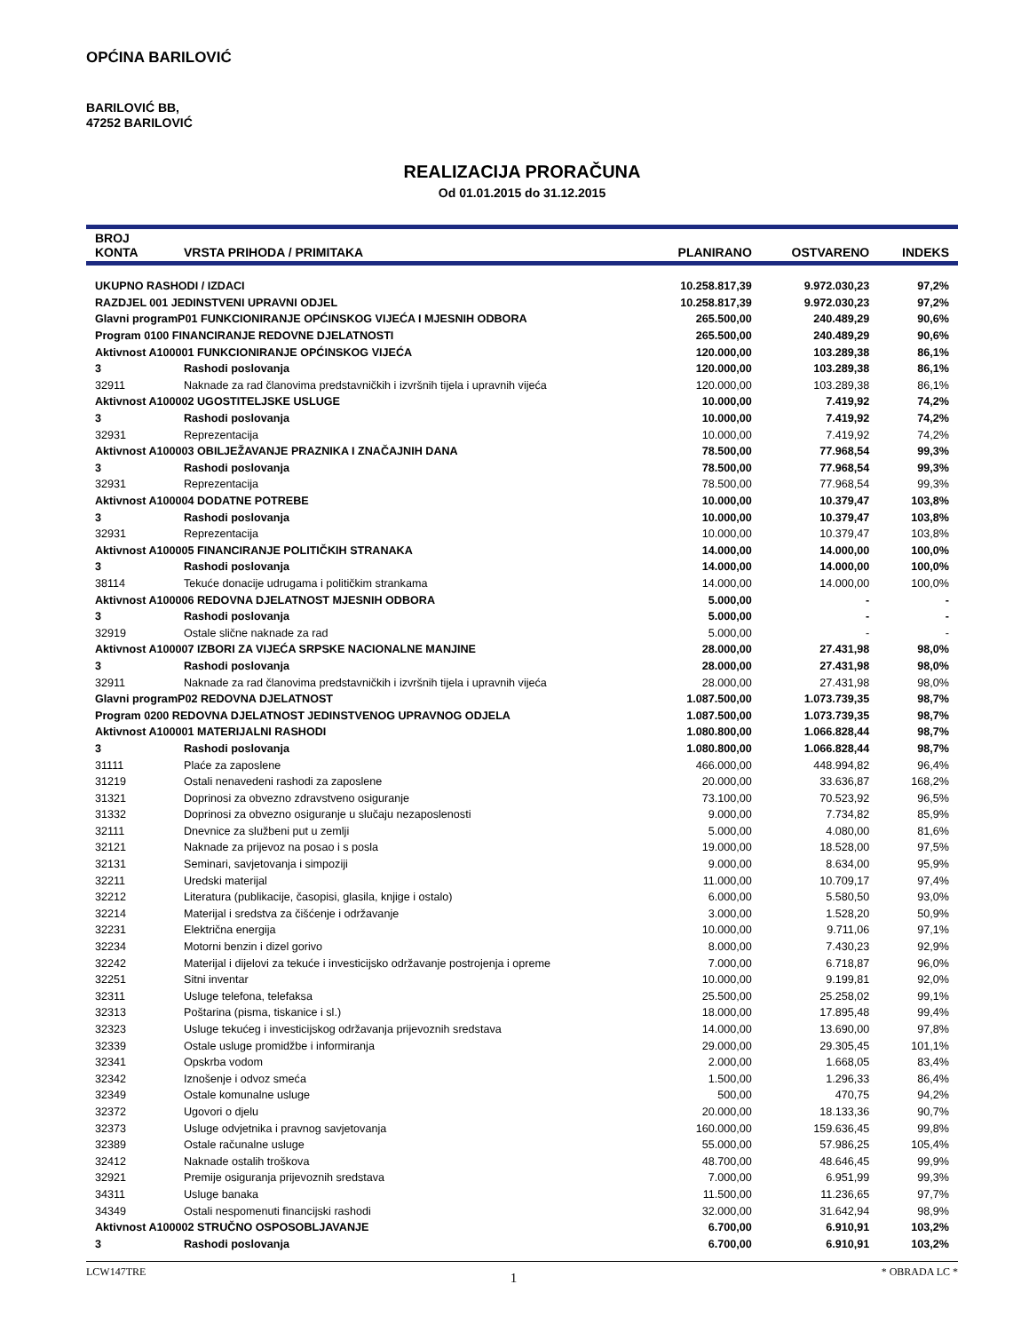OPĆINA BARILOVIĆ
BARILOVIĆ BB,
47252 BARILOVIĆ
REALIZACIJA PRORAČUNA
Od 01.01.2015 do 31.12.2015
| BROJ KONTA | VRSTA PRIHODA / PRIMITAKA | PLANIRANO | OSTVARENO | INDEKS |
| --- | --- | --- | --- | --- |
| UKUPNO RASHODI / IZDACI | | 10.258.817,39 | 9.972.030,23 | 97,2% |
| RAZDJEL 001 JEDINSTVENI UPRAVNI ODJEL | | 10.258.817,39 | 9.972.030,23 | 97,2% |
| Glavni programP01 FUNKCIONIRANJE OPĆINSKOG VIJEĆA I MJESNIH ODBORA | | 265.500,00 | 240.489,29 | 90,6% |
| Program 0100 FINANCIRANJE REDOVNE DJELATNOSTI | | 265.500,00 | 240.489,29 | 90,6% |
| Aktivnost A100001 FUNKCIONIRANJE OPĆINSKOG VIJEĆA | | 120.000,00 | 103.289,38 | 86,1% |
| 3 | Rashodi poslovanja | 120.000,00 | 103.289,38 | 86,1% |
| 32911 | Naknade za rad članovima predstavničkih i izvršnih tijela i upravnih vijeća | 120.000,00 | 103.289,38 | 86,1% |
| Aktivnost A100002 UGOSTITELJSKE USLUGE | | 10.000,00 | 7.419,92 | 74,2% |
| 3 | Rashodi poslovanja | 10.000,00 | 7.419,92 | 74,2% |
| 32931 | Reprezentacija | 10.000,00 | 7.419,92 | 74,2% |
| Aktivnost A100003 OBILJEŽAVANJE PRAZNIKA I ZNAČAJNIH DANA | | 78.500,00 | 77.968,54 | 99,3% |
| 3 | Rashodi poslovanja | 78.500,00 | 77.968,54 | 99,3% |
| 32931 | Reprezentacija | 78.500,00 | 77.968,54 | 99,3% |
| Aktivnost A100004 DODATNE POTREBE | | 10.000,00 | 10.379,47 | 103,8% |
| 3 | Rashodi poslovanja | 10.000,00 | 10.379,47 | 103,8% |
| 32931 | Reprezentacija | 10.000,00 | 10.379,47 | 103,8% |
| Aktivnost A100005 FINANCIRANJE POLITIČKIH STRANAKA | | 14.000,00 | 14.000,00 | 100,0% |
| 3 | Rashodi poslovanja | 14.000,00 | 14.000,00 | 100,0% |
| 38114 | Tekuće donacije udrugama i političkim strankama | 14.000,00 | 14.000,00 | 100,0% |
| Aktivnost A100006 REDOVNA DJELATNOST MJESNIH ODBORA | | 5.000,00 | - | - |
| 3 | Rashodi poslovanja | 5.000,00 | - | - |
| 32919 | Ostale slične naknade za rad | 5.000,00 | - | - |
| Aktivnost A100007 IZBORI ZA VIJEĆA SRPSKE NACIONALNE MANJINE | | 28.000,00 | 27.431,98 | 98,0% |
| 3 | Rashodi poslovanja | 28.000,00 | 27.431,98 | 98,0% |
| 32911 | Naknade za rad članovima predstavničkih i izvršnih tijela i upravnih vijeća | 28.000,00 | 27.431,98 | 98,0% |
| Glavni programP02 REDOVNA DJELATNOST | | 1.087.500,00 | 1.073.739,35 | 98,7% |
| Program 0200 REDOVNA DJELATNOST JEDINSTVENOG UPRAVNOG ODJELA | | 1.087.500,00 | 1.073.739,35 | 98,7% |
| Aktivnost A100001 MATERIJALNI RASHODI | | 1.080.800,00 | 1.066.828,44 | 98,7% |
| 3 | Rashodi poslovanja | 1.080.800,00 | 1.066.828,44 | 98,7% |
| 31111 | Plaće za zaposlene | 466.000,00 | 448.994,82 | 96,4% |
| 31219 | Ostali nenavedeni rashodi za zaposlene | 20.000,00 | 33.636,87 | 168,2% |
| 31321 | Doprinosi za obvezno zdravstveno osiguranje | 73.100,00 | 70.523,92 | 96,5% |
| 31332 | Doprinosi za obvezno osiguranje u slučaju nezaposlenosti | 9.000,00 | 7.734,82 | 85,9% |
| 32111 | Dnevnice za službeni put u zemlji | 5.000,00 | 4.080,00 | 81,6% |
| 32121 | Naknade za prijevoz na posao i s posla | 19.000,00 | 18.528,00 | 97,5% |
| 32131 | Seminari, savjetovanja i simpoziji | 9.000,00 | 8.634,00 | 95,9% |
| 32211 | Uredski materijal | 11.000,00 | 10.709,17 | 97,4% |
| 32212 | Literatura (publikacije, časopisi, glasila, knjige i ostalo) | 6.000,00 | 5.580,50 | 93,0% |
| 32214 | Materijal i sredstva za čišćenje i održavanje | 3.000,00 | 1.528,20 | 50,9% |
| 32231 | Električna energija | 10.000,00 | 9.711,06 | 97,1% |
| 32234 | Motorni benzin i dizel gorivo | 8.000,00 | 7.430,23 | 92,9% |
| 32242 | Materijal i dijelovi za tekuće i investicijsko održavanje postrojenja i opreme | 7.000,00 | 6.718,87 | 96,0% |
| 32251 | Sitni inventar | 10.000,00 | 9.199,81 | 92,0% |
| 32311 | Usluge telefona, telefaksa | 25.500,00 | 25.258,02 | 99,1% |
| 32313 | Poštarina (pisma, tiskanice i sl.) | 18.000,00 | 17.895,48 | 99,4% |
| 32323 | Usluge tekućeg i investicijskog održavanja prijevoznih sredstava | 14.000,00 | 13.690,00 | 97,8% |
| 32339 | Ostale usluge promidžbe i informiranja | 29.000,00 | 29.305,45 | 101,1% |
| 32341 | Opskrba vodom | 2.000,00 | 1.668,05 | 83,4% |
| 32342 | Iznošenje i odvoz smeća | 1.500,00 | 1.296,33 | 86,4% |
| 32349 | Ostale komunalne usluge | 500,00 | 470,75 | 94,2% |
| 32372 | Ugovori o djelu | 20.000,00 | 18.133,36 | 90,7% |
| 32373 | Usluge odvjetnika i pravnog savjetovanja | 160.000,00 | 159.636,45 | 99,8% |
| 32389 | Ostale računalne usluge | 55.000,00 | 57.986,25 | 105,4% |
| 32412 | Naknade ostalih troškova | 48.700,00 | 48.646,45 | 99,9% |
| 32921 | Premije osiguranja prijevoznih sredstava | 7.000,00 | 6.951,99 | 99,3% |
| 34311 | Usluge banaka | 11.500,00 | 11.236,65 | 97,7% |
| 34349 | Ostali nespomenuti financijski rashodi | 32.000,00 | 31.642,94 | 98,9% |
| Aktivnost A100002 STRUČNO OSPOSOBLJAVANJE | | 6.700,00 | 6.910,91 | 103,2% |
| 3 | Rashodi poslovanja | 6.700,00 | 6.910,91 | 103,2% |
LCW147TRE 1 * OBRADA LC *